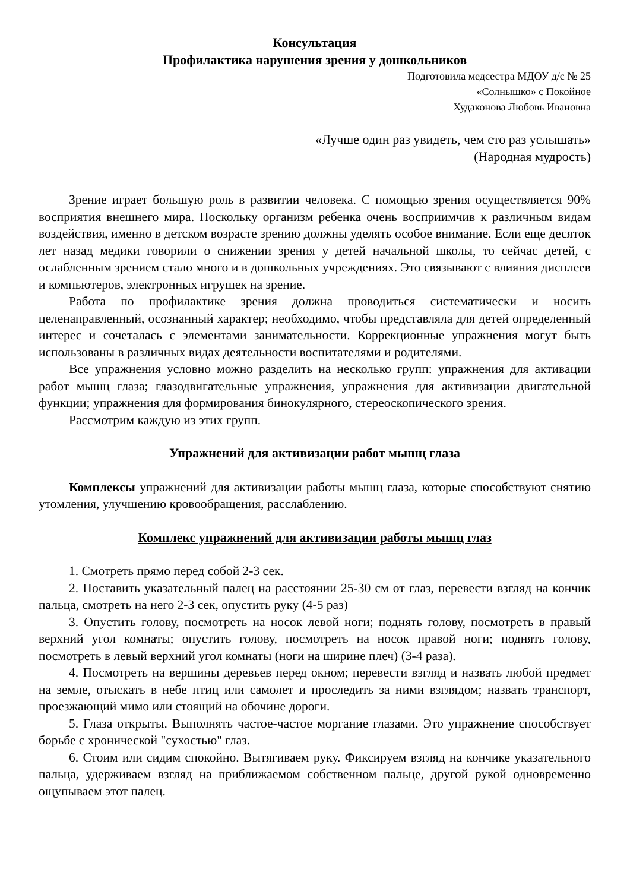Консультация
Профилактика нарушения зрения у дошкольников
Подготовила медсестра МДОУ д/с № 25
«Солнышко» с Покойное
Худаконова Любовь Ивановна
«Лучше один раз увидеть, чем сто раз услышать»
(Народная мудрость)
Зрение играет большую роль в развитии человека. С помощью зрения осуществляется 90% восприятия внешнего мира. Поскольку организм ребенка очень восприимчив к различным видам воздействия, именно в детском возрасте зрению должны уделять особое внимание. Если еще десяток лет назад медики говорили о снижении зрения у детей начальной школы, то сейчас детей, с ослабленным зрением стало много и в дошкольных учреждениях. Это связывают с влияния дисплеев и компьютеров, электронных игрушек на зрение.
Работа по профилактике зрения должна проводиться систематически и носить целенаправленный, осознанный характер; необходимо, чтобы представляла для детей определенный интерес и сочеталась с элементами занимательности. Коррекционные упражнения могут быть использованы в различных видах деятельности воспитателями и родителями.
Все упражнения условно можно разделить на несколько групп: упражнения для активации работ мышц глаза; глазодвигательные упражнения, упражнения для активизации двигательной функции; упражнения для формирования бинокулярного, стереоскопического зрения.
Рассмотрим каждую из этих групп.
Упражнений для активизации работ мышц глаза
Комплексы упражнений для активизации работы мышц глаза, которые способствуют снятию утомления, улучшению кровообращения, расслаблению.
Комплекс упражнений для активизации работы мышц глаз
1. Смотреть прямо перед собой 2-3 сек.
2. Поставить указательный палец на расстоянии 25-30 см от глаз, перевести взгляд на кончик пальца, смотреть на него 2-3 сек, опустить руку (4-5 раз)
3. Опустить голову, посмотреть на носок левой ноги; поднять голову, посмотреть в правый верхний угол комнаты; опустить голову, посмотреть на носок правой ноги; поднять голову, посмотреть в левый верхний угол комнаты (ноги на ширине плеч) (3-4 раза).
4. Посмотреть на вершины деревьев перед окном; перевести взгляд и назвать любой предмет на земле, отыскать в небе птиц или самолет и проследить за ними взглядом; назвать транспорт, проезжающий мимо или стоящий на обочине дороги.
5. Глаза открыты. Выполнять частое-частое моргание глазами. Это упражнение способствует борьбе с хронической "сухостью" глаз.
6. Стоим или сидим спокойно. Вытягиваем руку. Фиксируем взгляд на кончике указательного пальца, удерживаем взгляд на приближаемом собственном пальце, другой рукой одновременно ощупываем этот палец.